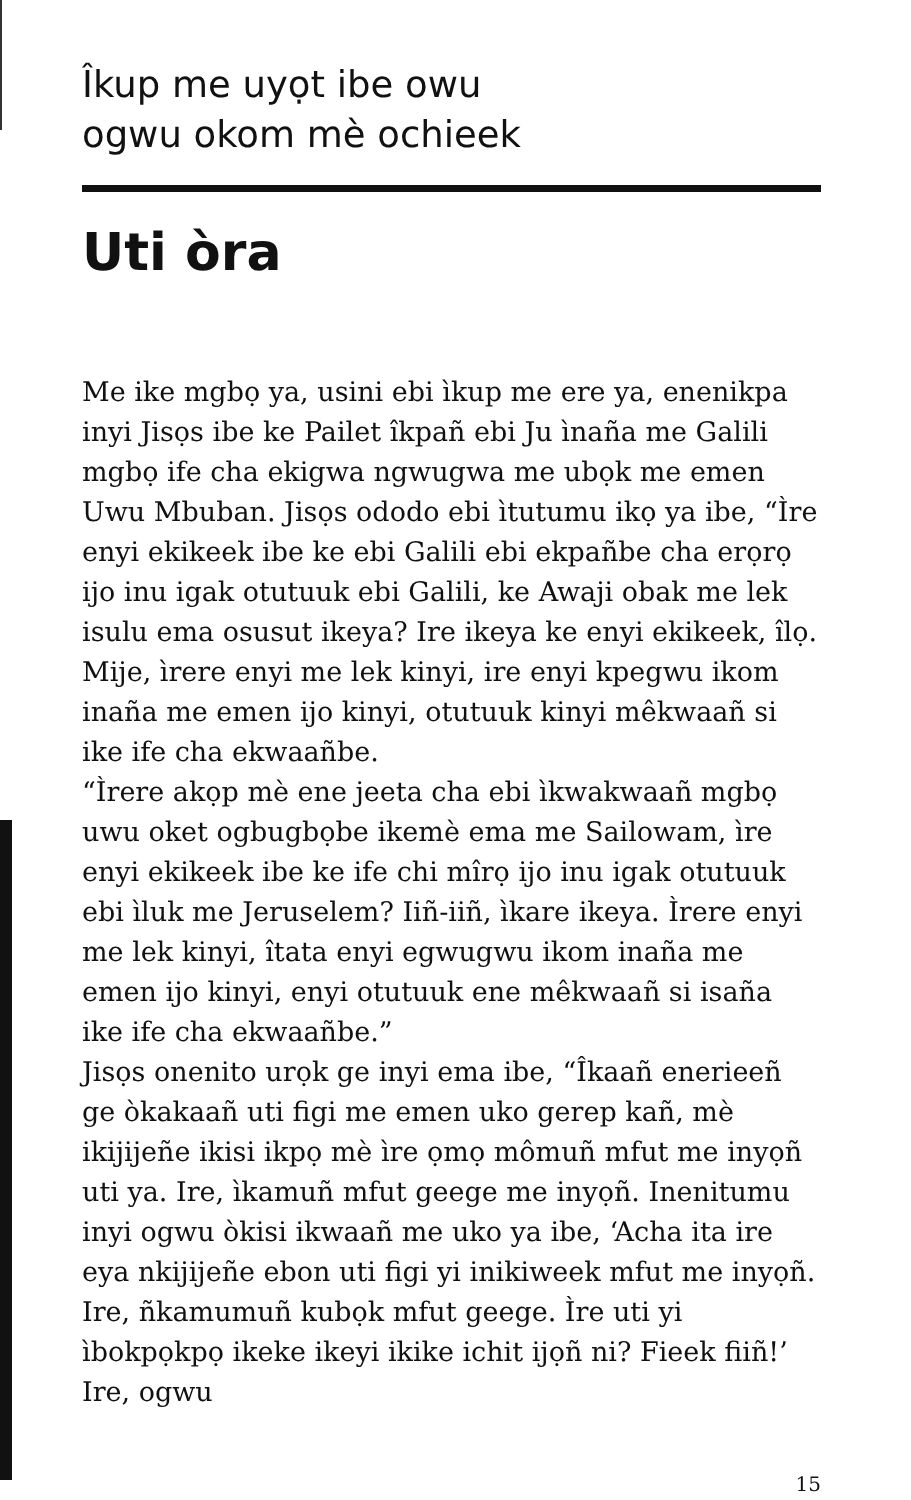Îkup me uyọt ibe owu
ogwu okom mè ochieek
Uti òra
Me ike mgbọ ya, usini ebi ìkup me ere ya, enenikpa inyi Jisọs ibe ke Pailet îkpañ ebi Ju ìnaña me Galili mgbọ ife cha ekigwa ngwugwa me ubọk me emen Uwu Mbuban. Jisọs ododo ebi ìtutumu ikọ ya ibe, “Ìre enyi ekikeek ibe ke ebi Galili ebi ekpañbe cha erọrọ ijo inu igak otutuuk ebi Galili, ke Awaji obak me lek isulu ema osusut ikeya? Ire ikeya ke enyi ekikeek, îlọ. Mije, ìrere enyi me lek kinyi, ire enyi kpegwu ikom inaña me emen ijo kinyi, otutuuk kinyi mêkwaañ si ike ife cha ekwaañbe.
“Ìrere akọp mè ene jeeta cha ebi ìkwakwaañ mgbọ uwu oket ogbugbọbe ikemè ema me Sailowam, ìre enyi ekikeek ibe ke ife chi mîrọ ijo inu igak otutuuk ebi ìluk me Jeruselem? Iiñ-iiñ, ìkare ikeya. Ìrere enyi me lek kinyi, îtata enyi egwugwu ikom inaña me emen ijo kinyi, enyi otutuuk ene mêkwaañ si isaña ike ife cha ekwaañbe.”
Jisọs onenito urọk ge inyi ema ibe, “Îkaañ enerieeñ ge òkakaañ uti figi me emen uko gerep kañ, mè ikijijeñe ikisi ikpọ mè ìre ọmọ mômuñ mfut me inyọñ uti ya. Ire, ìkamuñ mfut geege me inyọñ. Inenitumu inyi ogwu òkisi ikwaañ me uko ya ibe, ‘Acha ita ire eya nkijijeñe ebon uti figi yi inikiweek mfut me inyọñ. Ire, ñkamumuñ kubọk mfut geege. Ìre uti yi ìbokpọkpọ ikeke ikeyi ikike ichit ijọñ ni? Fieek fiiñ!’ Ire, ogwu
15